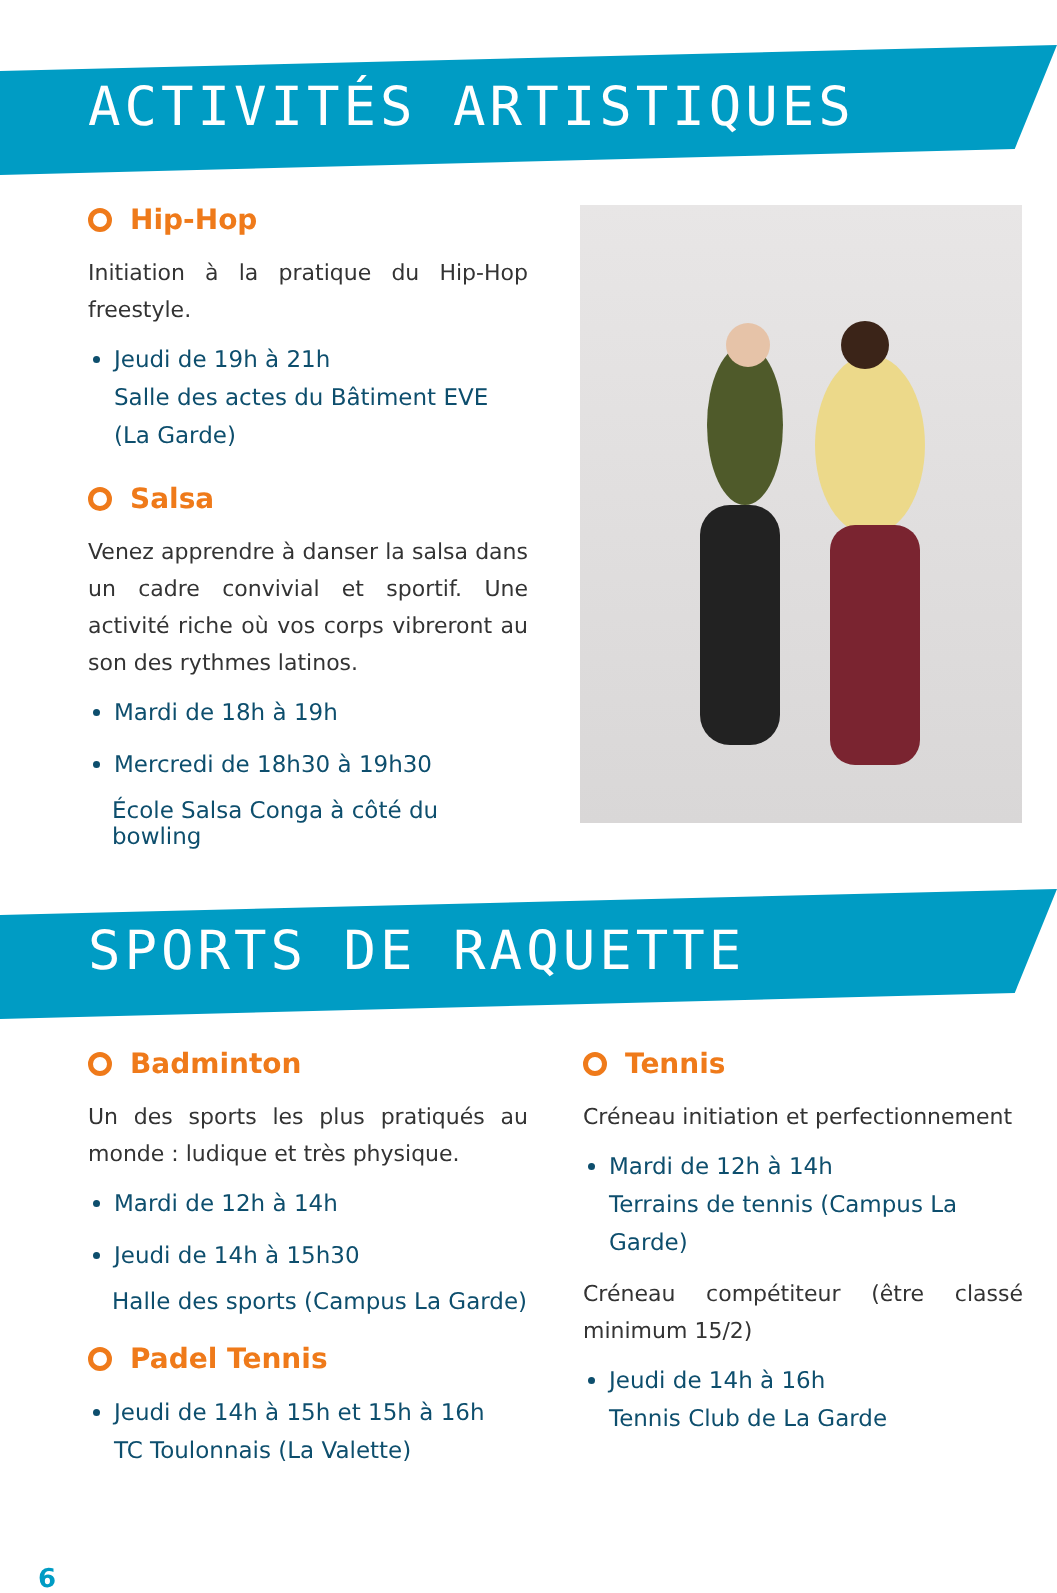ACTIVITÉS ARTISTIQUES
Hip-Hop
Initiation à la pratique du Hip-Hop freestyle.
Jeudi de 19h à 21h
Salle des actes du Bâtiment EVE (La Garde)
Salsa
Venez apprendre à danser la salsa dans un cadre convivial et sportif. Une activité riche où vos corps vibreront au son des rythmes latinos.
Mardi de 18h à 19h
Mercredi de 18h30 à 19h30
École Salsa Conga à côté du bowling
SPORTS DE RAQUETTE
Badminton
Un des sports les plus pratiqués au monde : ludique et très physique.
Mardi de 12h à 14h
Jeudi de 14h à 15h30
Halle des sports (Campus La Garde)
Padel Tennis
Jeudi de 14h à 15h et 15h à 16h
TC Toulonnais (La Valette)
Tennis
Créneau initiation et perfectionnement
Mardi de 12h à 14h
Terrains de tennis (Campus La Garde)
Créneau compétiteur (être classé minimum 15/2)
Jeudi de 14h à 16h
Tennis Club de La Garde
6